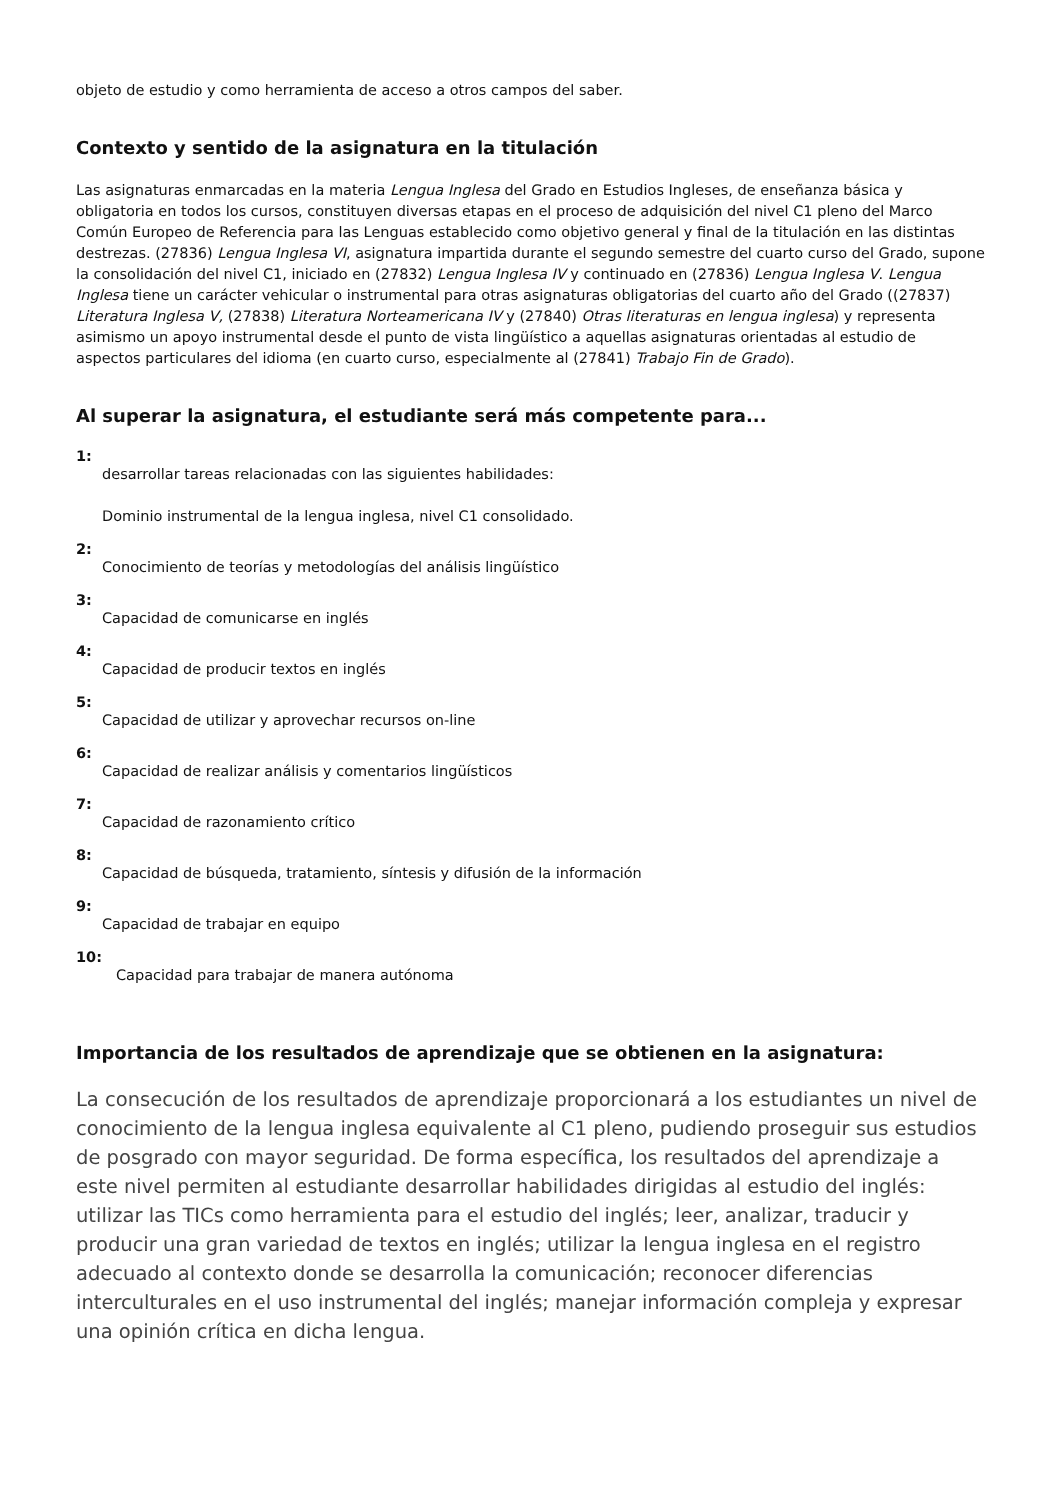objeto de estudio y como herramienta de acceso a otros campos del saber.
Contexto y sentido de la asignatura en la titulación
Las asignaturas enmarcadas en la materia Lengua Inglesa del Grado en Estudios Ingleses, de enseñanza básica y obligatoria en todos los cursos, constituyen diversas etapas en el proceso de adquisición del nivel C1 pleno del Marco Común Europeo de Referencia para las Lenguas establecido como objetivo general y final de la titulación en las distintas destrezas. (27836) Lengua Inglesa VI, asignatura impartida durante el segundo semestre del cuarto curso del Grado, supone la consolidación del nivel C1, iniciado en (27832) Lengua Inglesa IV y continuado en (27836) Lengua Inglesa V. Lengua Inglesa tiene un carácter vehicular o instrumental para otras asignaturas obligatorias del cuarto año del Grado ((27837) Literatura Inglesa V, (27838) Literatura Norteamericana IV y (27840) Otras literaturas en lengua inglesa) y representa asimismo un apoyo instrumental desde el punto de vista lingüístico a aquellas asignaturas orientadas al estudio de aspectos particulares del idioma (en cuarto curso, especialmente al (27841) Trabajo Fin de Grado).
Al superar la asignatura, el estudiante será más competente para...
1:
desarrollar tareas relacionadas con las siguientes habilidades:
Dominio instrumental de la lengua inglesa, nivel C1 consolidado.
2:
Conocimiento de teorías y metodologías del análisis lingüístico
3:
Capacidad de comunicarse en inglés
4:
Capacidad de producir textos en inglés
5:
Capacidad de utilizar y aprovechar recursos on-line
6:
Capacidad de realizar análisis y comentarios lingüísticos
7:
Capacidad de razonamiento crítico
8:
Capacidad de búsqueda, tratamiento, síntesis y difusión de la información
9:
Capacidad de trabajar en equipo
10:
Capacidad para trabajar de manera autónoma
Importancia de los resultados de aprendizaje que se obtienen en la asignatura:
La consecución de los resultados de aprendizaje proporcionará a los estudiantes un nivel de conocimiento de la lengua inglesa equivalente al C1 pleno, pudiendo proseguir sus estudios de posgrado con mayor seguridad. De forma específica, los resultados del aprendizaje a este nivel permiten al estudiante desarrollar habilidades dirigidas al estudio del inglés: utilizar las TICs como herramienta para el estudio del inglés; leer, analizar, traducir y producir una gran variedad de textos en inglés; utilizar la lengua inglesa en el registro adecuado al contexto donde se desarrolla la comunicación; reconocer diferencias interculturales en el uso instrumental del inglés; manejar información compleja y expresar una opinión crítica en dicha lengua.